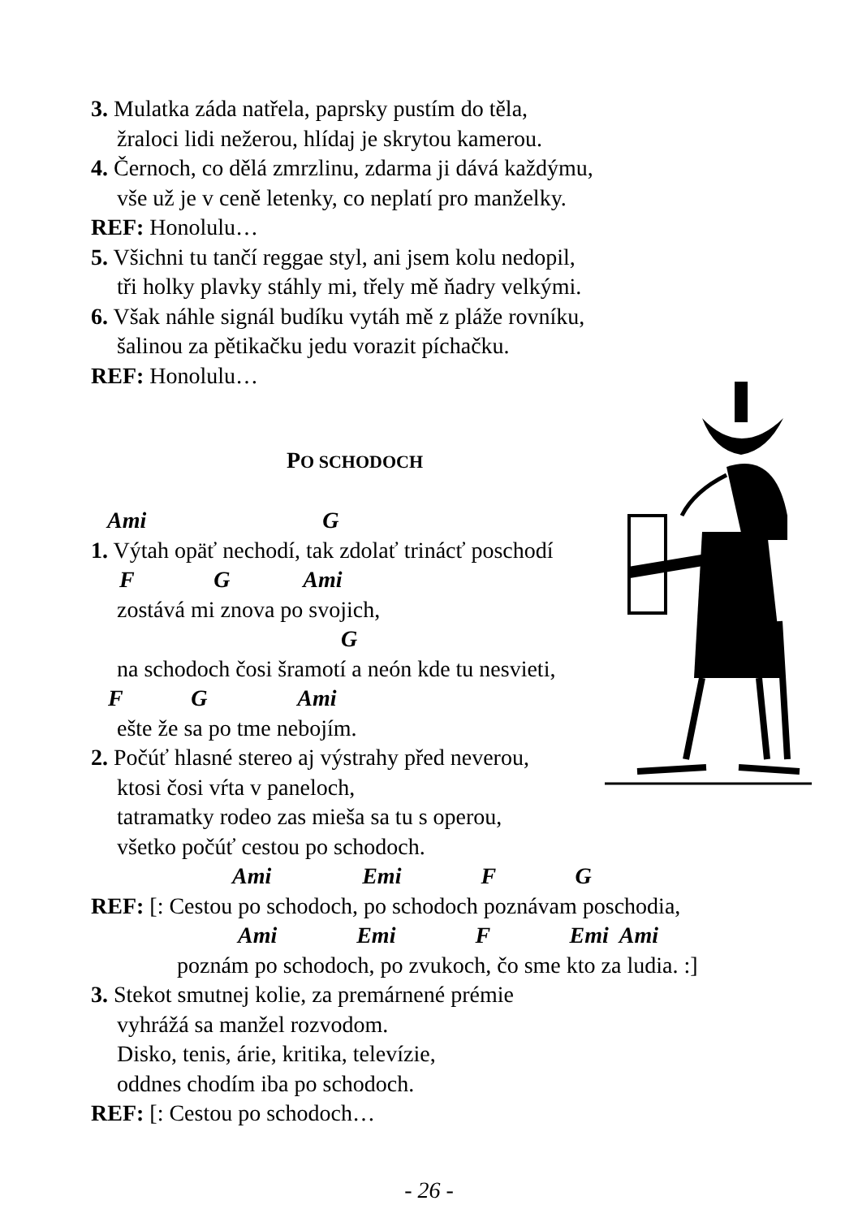3. Mulatka záda natřela, paprsky pustím do těla,
žraloci lidi nežerou, hlídaj je skrytou kamerou.
4. Černoch, co dělá zmrzlinu, zdarma ji dává každýmu,
vše už je v ceně letenky, co neplatí pro manželky.
REF: Honolulu…
5. Všichni tu tančí reggae styl, ani jsem kolu nedopil,
tři holky plavky stáhly mi, třely mě ňadry velkými.
6. Však náhle signál budíku vytáh mě z pláže rovníku,
šalinou za pětikačku jedu vorazit píchačku.
REF: Honolulu…
PO SCHODOCH
Ami G
1. Výtah opäť nechodí, tak zdolať trinácť poschodí
F G Ami
zostává mi znova po svojich,
G
na schodoch čosi šramotí a neón kde tu nesvieti,
F G Ami
ešte že sa po tme nebojím.
2. Počúť hlasné stereo aj výstrahy před neverou,
ktosi čosi vŕta v paneloch,
tatramatky rodeo zas mieša sa tu s operou,
všetko počúť cestou po schodoch.
Ami Emi F G
REF: [: Cestou po schodoch, po schodoch poznávam poschodia,
Ami Emi F Emi Ami
poznám po schodoch, po zvukoch, čo sme kto za ludia. :]
3. Stekot smutnej kolie, za premárnené prémie
vyhrážá sa manžel rozvodom.
Disko, tenis, árie, kritika, televízie,
oddnes chodím iba po schodoch.
REF: [: Cestou po schodoch…
- 26 -